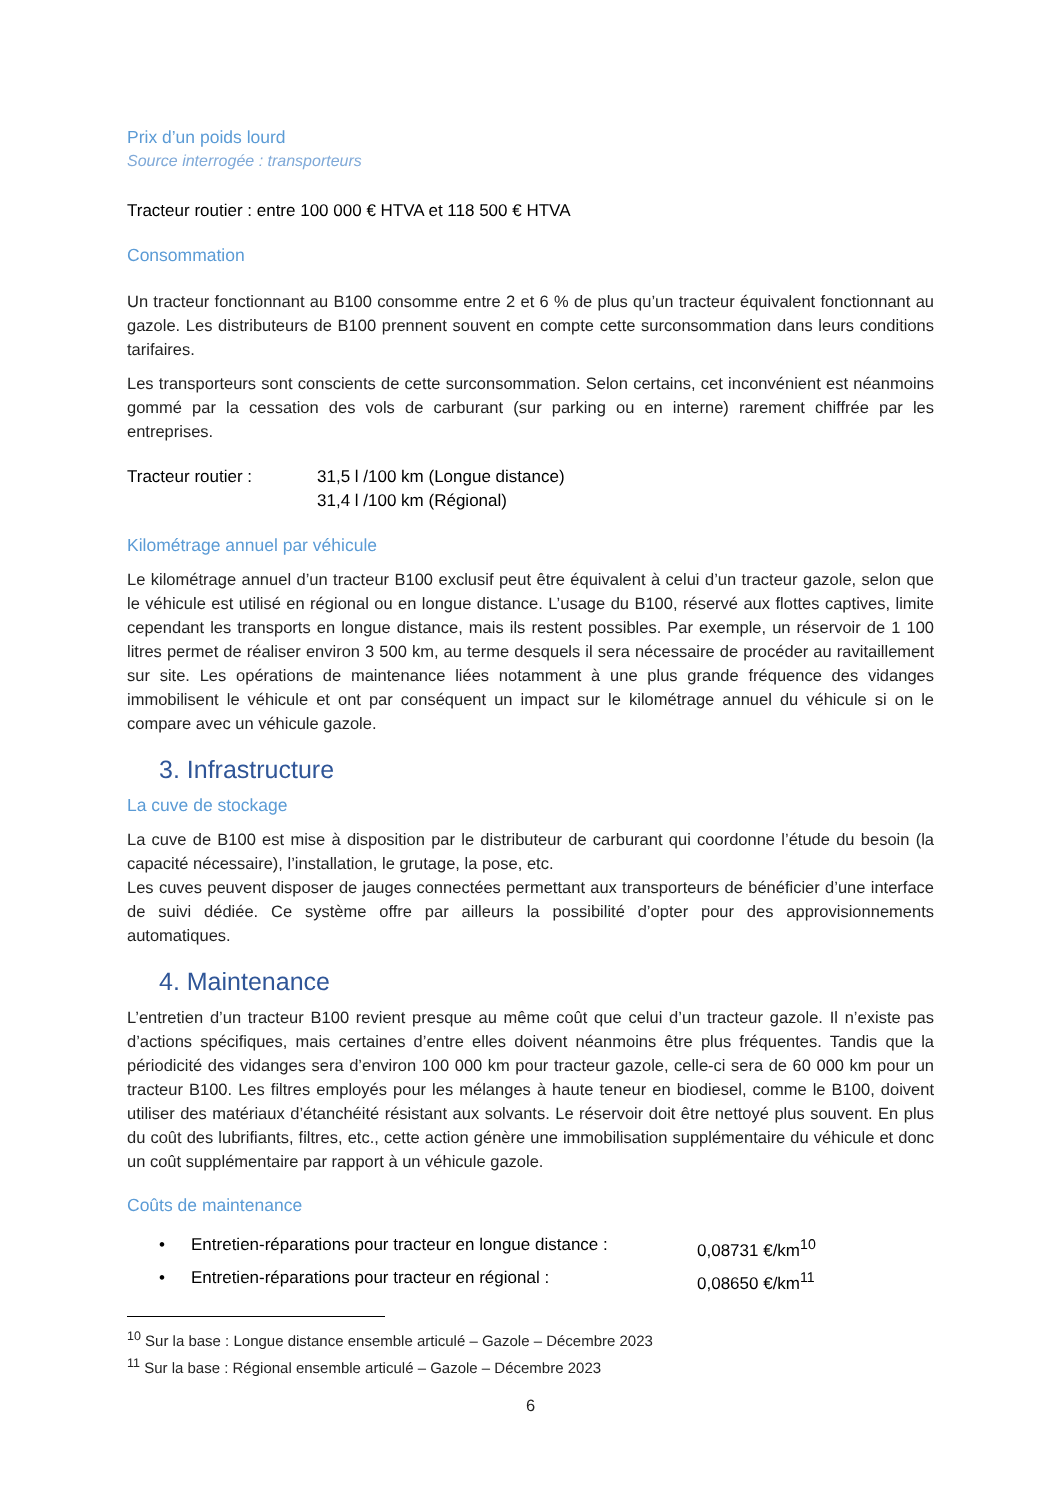Prix d’un poids lourd
Source interrogée : transporteurs
Tracteur routier : entre 100 000 € HTVA et 118 500 € HTVA
Consommation
Un tracteur fonctionnant au B100 consomme entre 2 et 6 % de plus qu’un tracteur équivalent fonctionnant au gazole. Les distributeurs de B100 prennent souvent en compte cette surconsommation dans leurs conditions tarifaires.
Les transporteurs sont conscients de cette surconsommation. Selon certains, cet inconvénient est néanmoins gommé par la cessation des vols de carburant (sur parking ou en interne) rarement chiffrée par les entreprises.
Tracteur routier : 31,5 l /100 km (Longue distance)
31,4 l /100 km (Régional)
Kilométrage annuel par véhicule
Le kilométrage annuel d’un tracteur B100 exclusif peut être équivalent à celui d’un tracteur gazole, selon que le véhicule est utilisé en régional ou en longue distance. L’usage du B100, réservé aux flottes captives, limite cependant les transports en longue distance, mais ils restent possibles. Par exemple, un réservoir de 1 100 litres permet de réaliser environ 3 500 km, au terme desquels il sera nécessaire de procéder au ravitaillement sur site. Les opérations de maintenance liées notamment à une plus grande fréquence des vidanges immobilisent le véhicule et ont par conséquent un impact sur le kilométrage annuel du véhicule si on le compare avec un véhicule gazole.
3. Infrastructure
La cuve de stockage
La cuve de B100 est mise à disposition par le distributeur de carburant qui coordonne l’étude du besoin (la capacité nécessaire), l’installation, le grutage, la pose, etc.
Les cuves peuvent disposer de jauges connectées permettant aux transporteurs de bénéficier d’une interface de suivi dédiée. Ce système offre par ailleurs la possibilité d’opter pour des approvisionnements automatiques.
4. Maintenance
L’entretien d’un tracteur B100 revient presque au même coût que celui d’un tracteur gazole. Il n’existe pas d’actions spécifiques, mais certaines d’entre elles doivent néanmoins être plus fréquentes. Tandis que la périodicité des vidanges sera d’environ 100 000 km pour tracteur gazole, celle-ci sera de 60 000 km pour un tracteur B100. Les filtres employés pour les mélanges à haute teneur en biodiesel, comme le B100, doivent utiliser des matériaux d’étanchéité résistant aux solvants. Le réservoir doit être nettoyé plus souvent. En plus du coût des lubrifiants, filtres, etc., cette action génère une immobilisation supplémentaire du véhicule et donc un coût supplémentaire par rapport à un véhicule gazole.
Coûts de maintenance
• Entretien-réparations pour tracteur en longue distance : 0,08731 €/km<sup>10</sup>
• Entretien-réparations pour tracteur en régional : 0,08650 €/km<sup>11</sup>
<sup>10</sup> Sur la base : Longue distance ensemble articulé – Gazole – Décembre 2023
<sup>11</sup> Sur la base : Régional ensemble articulé – Gazole – Décembre 2023
6